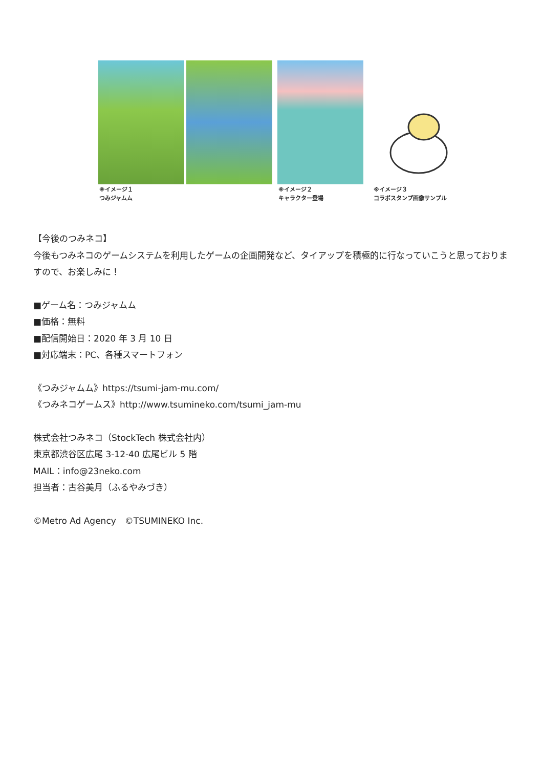※イメージ１
つみジャムム
※イメージ２
キャラクター登場
※イメージ３
コラボスタンプ画像サンプル
【今後のつみネコ】
今後もつみネコのゲームシステムを利用したゲームの企画開発など、タイアップを積極的に行なっていこうと思っておりますので、お楽しみに！
■ゲーム名：つみジャムム
■価格：無料
■配信開始日：2020 年 3 月 10 日
■対応端末：PC、各種スマートフォン
《つみジャムム》https://tsumi-jam-mu.com/
《つみネコゲームス》http://www.tsumineko.com/tsumi_jam-mu
株式会社つみネコ（StockTech 株式会社内）
東京都渋谷区広尾 3-12-40 広尾ビル 5 階
MAIL：info@23neko.com
担当者：古谷美月（ふるやみづき）
©Metro Ad Agency　©TSUMINEKO Inc.